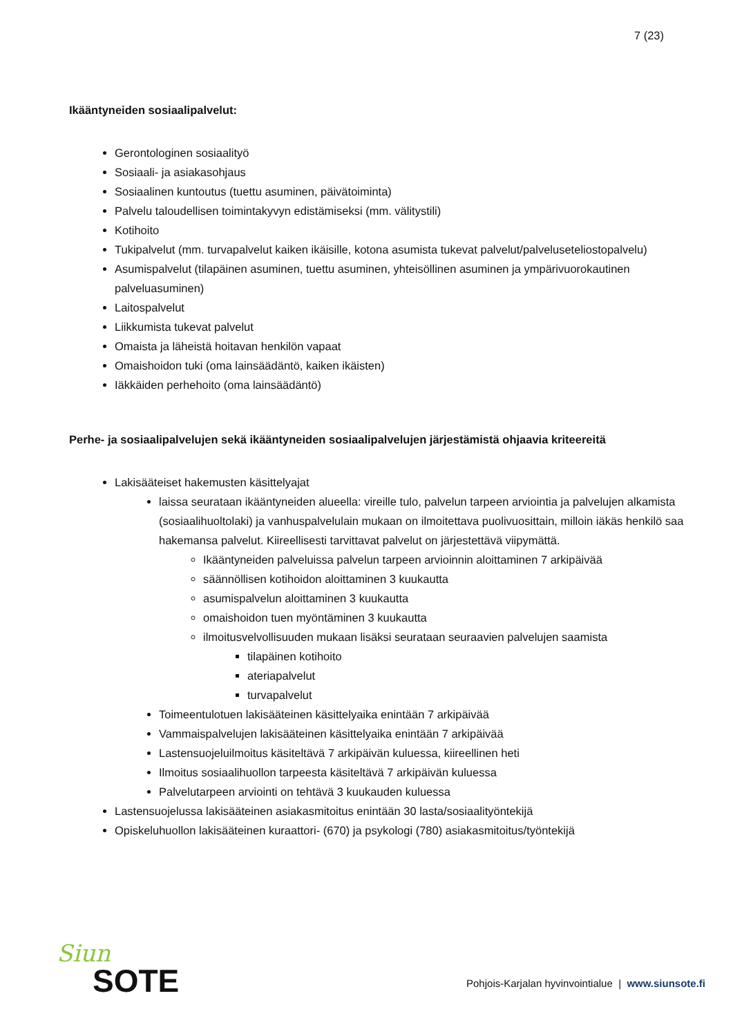7 (23)
Ikääntyneiden sosiaalipalvelut:
Gerontologinen sosiaalityö
Sosiaali- ja asiakasohjaus
Sosiaalinen kuntoutus (tuettu asuminen, päivätoiminta)
Palvelu taloudellisen toimintakyvyn edistämiseksi (mm. välitystili)
Kotihoito
Tukipalvelut (mm. turvapalvelut kaiken ikäisille, kotona asumista tukevat palvelut/palveluseteliostopalvelu)
Asumispalvelut (tilapäinen asuminen, tuettu asuminen, yhteisöllinen asuminen ja ympärivuorokautinen palveluasuminen)
Laitospalvelut
Liikkumista tukevat palvelut
Omaista ja läheistä hoitavan henkilön vapaat
Omaishoidon tuki (oma lainsäädäntö, kaiken ikäisten)
Iäkkäiden perhehoito (oma lainsäädäntö)
Perhe- ja sosiaalipalvelujen sekä ikääntyneiden sosiaalipalvelujen järjestämistä ohjaavia kriteereitä
Lakisääteiset hakemusten käsittelyajat
laissa seurataan ikääntyneiden alueella: vireille tulo, palvelun tarpeen arviointia ja palvelujen alkamista (sosiaalihuoltolaki) ja vanhuspalvelulain mukaan on ilmoitettava puolivuosittain, milloin iäkäs henkilö saa hakemansa palvelut. Kiireellisesti tarvittavat palvelut on järjestettävä viipymättä.
Ikääntyneiden palveluissa palvelun tarpeen arvioinnin aloittaminen 7 arkipäivää
säännöllisen kotihoidon aloittaminen 3 kuukautta
asumispalvelun aloittaminen 3 kuukautta
omaishoidon tuen myöntäminen 3 kuukautta
ilmoitusvelvollisuuden mukaan lisäksi seurataan seuraavien palvelujen saamista
tilapäinen kotihoito
ateriapalvelut
turvapalvelut
Toimeentulotuen lakisääteinen käsittelyaika enintään 7 arkipäivää
Vammaispalvelujen lakisääteinen käsittelyaika enintään 7 arkipäivää
Lastensuojeluilmoitus käsiteltävä 7 arkipäivän kuluessa, kiireellinen heti
Ilmoitus sosiaalihuollon tarpeesta käsiteltävä 7 arkipäivän kuluessa
Palvelutarpeen arviointi on tehtävä 3 kuukauden kuluessa
Lastensuojelussa lakisääteinen asiakasmitoitus enintään 30 lasta/sosiaalityöntekijä
Opiskeluhuollon lakisääteinen kuraattori- (670) ja psykologi (780) asiakasmitoitus/työntekijä
Siun
SOTE
Pohjois-Karjalan hyvinvointialue | www.siunsote.fi